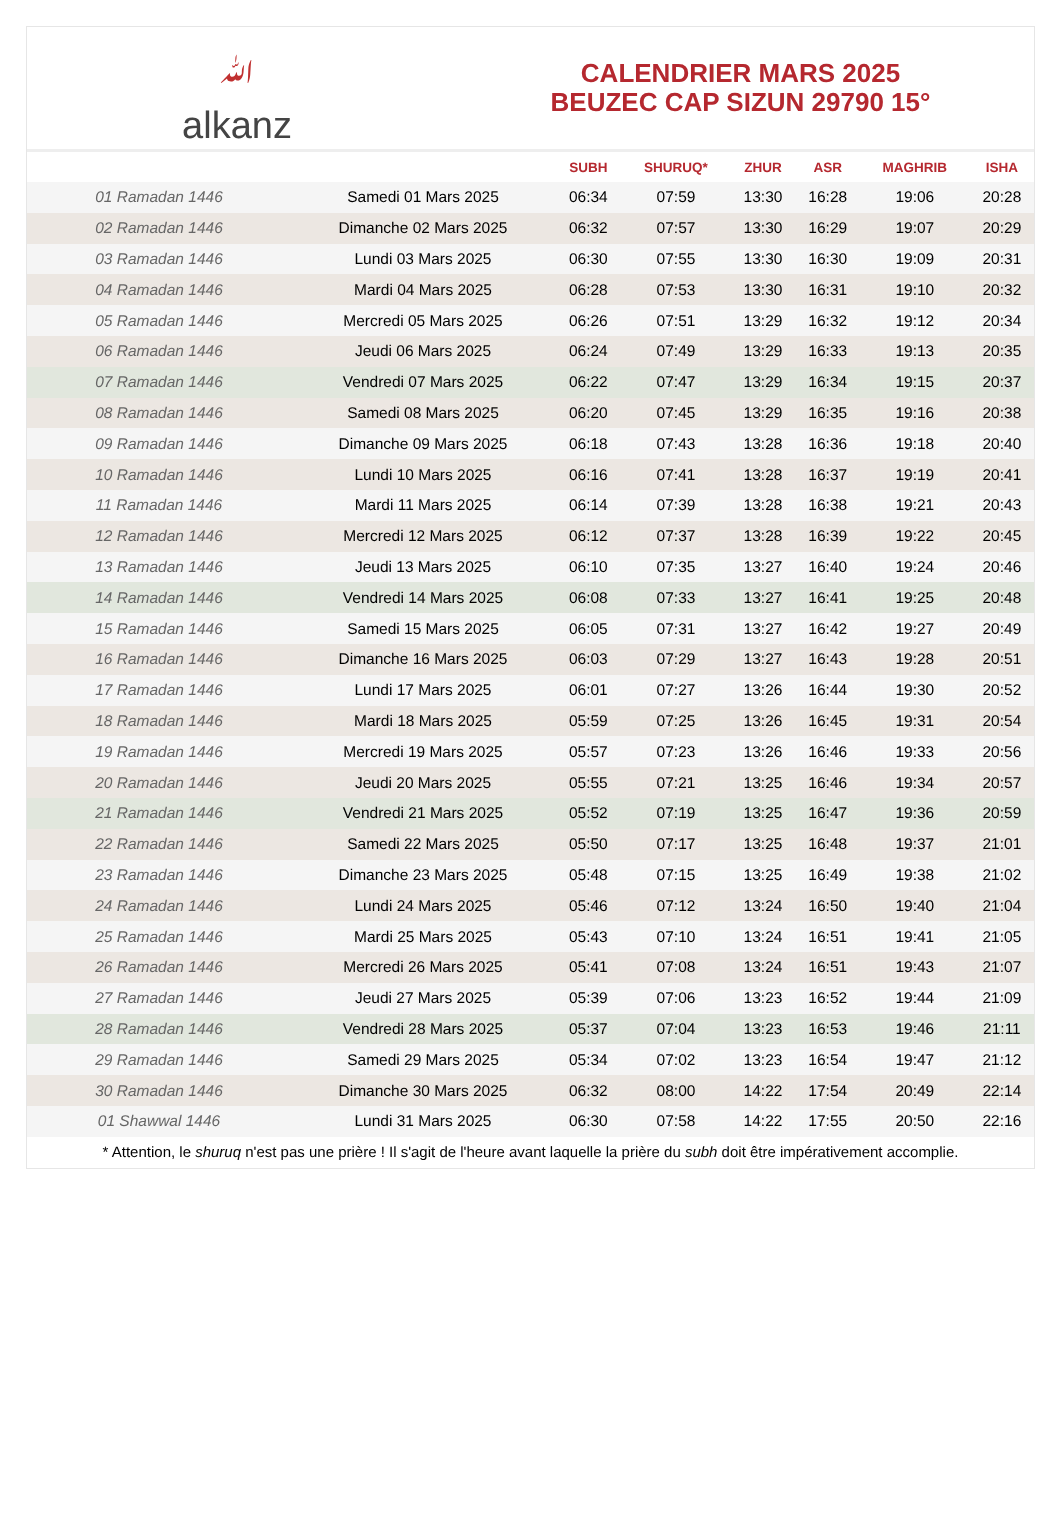ﷲalkanz
CALENDRIER MARS 2025
BEUZEC CAP SIZUN 29790 15°
| | | SUBH | SHURUQ* | ZHUR | ASR | MAGHRIB | ISHA |
| --- | --- | --- | --- | --- | --- | --- | --- |
| 01 Ramadan 1446 | Samedi 01 Mars 2025 | 06:34 | 07:59 | 13:30 | 16:28 | 19:06 | 20:28 |
| 02 Ramadan 1446 | Dimanche 02 Mars 2025 | 06:32 | 07:57 | 13:30 | 16:29 | 19:07 | 20:29 |
| 03 Ramadan 1446 | Lundi 03 Mars 2025 | 06:30 | 07:55 | 13:30 | 16:30 | 19:09 | 20:31 |
| 04 Ramadan 1446 | Mardi 04 Mars 2025 | 06:28 | 07:53 | 13:30 | 16:31 | 19:10 | 20:32 |
| 05 Ramadan 1446 | Mercredi 05 Mars 2025 | 06:26 | 07:51 | 13:29 | 16:32 | 19:12 | 20:34 |
| 06 Ramadan 1446 | Jeudi 06 Mars 2025 | 06:24 | 07:49 | 13:29 | 16:33 | 19:13 | 20:35 |
| 07 Ramadan 1446 | Vendredi 07 Mars 2025 | 06:22 | 07:47 | 13:29 | 16:34 | 19:15 | 20:37 |
| 08 Ramadan 1446 | Samedi 08 Mars 2025 | 06:20 | 07:45 | 13:29 | 16:35 | 19:16 | 20:38 |
| 09 Ramadan 1446 | Dimanche 09 Mars 2025 | 06:18 | 07:43 | 13:28 | 16:36 | 19:18 | 20:40 |
| 10 Ramadan 1446 | Lundi 10 Mars 2025 | 06:16 | 07:41 | 13:28 | 16:37 | 19:19 | 20:41 |
| 11 Ramadan 1446 | Mardi 11 Mars 2025 | 06:14 | 07:39 | 13:28 | 16:38 | 19:21 | 20:43 |
| 12 Ramadan 1446 | Mercredi 12 Mars 2025 | 06:12 | 07:37 | 13:28 | 16:39 | 19:22 | 20:45 |
| 13 Ramadan 1446 | Jeudi 13 Mars 2025 | 06:10 | 07:35 | 13:27 | 16:40 | 19:24 | 20:46 |
| 14 Ramadan 1446 | Vendredi 14 Mars 2025 | 06:08 | 07:33 | 13:27 | 16:41 | 19:25 | 20:48 |
| 15 Ramadan 1446 | Samedi 15 Mars 2025 | 06:05 | 07:31 | 13:27 | 16:42 | 19:27 | 20:49 |
| 16 Ramadan 1446 | Dimanche 16 Mars 2025 | 06:03 | 07:29 | 13:27 | 16:43 | 19:28 | 20:51 |
| 17 Ramadan 1446 | Lundi 17 Mars 2025 | 06:01 | 07:27 | 13:26 | 16:44 | 19:30 | 20:52 |
| 18 Ramadan 1446 | Mardi 18 Mars 2025 | 05:59 | 07:25 | 13:26 | 16:45 | 19:31 | 20:54 |
| 19 Ramadan 1446 | Mercredi 19 Mars 2025 | 05:57 | 07:23 | 13:26 | 16:46 | 19:33 | 20:56 |
| 20 Ramadan 1446 | Jeudi 20 Mars 2025 | 05:55 | 07:21 | 13:25 | 16:46 | 19:34 | 20:57 |
| 21 Ramadan 1446 | Vendredi 21 Mars 2025 | 05:52 | 07:19 | 13:25 | 16:47 | 19:36 | 20:59 |
| 22 Ramadan 1446 | Samedi 22 Mars 2025 | 05:50 | 07:17 | 13:25 | 16:48 | 19:37 | 21:01 |
| 23 Ramadan 1446 | Dimanche 23 Mars 2025 | 05:48 | 07:15 | 13:25 | 16:49 | 19:38 | 21:02 |
| 24 Ramadan 1446 | Lundi 24 Mars 2025 | 05:46 | 07:12 | 13:24 | 16:50 | 19:40 | 21:04 |
| 25 Ramadan 1446 | Mardi 25 Mars 2025 | 05:43 | 07:10 | 13:24 | 16:51 | 19:41 | 21:05 |
| 26 Ramadan 1446 | Mercredi 26 Mars 2025 | 05:41 | 07:08 | 13:24 | 16:51 | 19:43 | 21:07 |
| 27 Ramadan 1446 | Jeudi 27 Mars 2025 | 05:39 | 07:06 | 13:23 | 16:52 | 19:44 | 21:09 |
| 28 Ramadan 1446 | Vendredi 28 Mars 2025 | 05:37 | 07:04 | 13:23 | 16:53 | 19:46 | 21:11 |
| 29 Ramadan 1446 | Samedi 29 Mars 2025 | 05:34 | 07:02 | 13:23 | 16:54 | 19:47 | 21:12 |
| 30 Ramadan 1446 | Dimanche 30 Mars 2025 | 06:32 | 08:00 | 14:22 | 17:54 | 20:49 | 22:14 |
| 01 Shawwal 1446 | Lundi 31 Mars 2025 | 06:30 | 07:58 | 14:22 | 17:55 | 20:50 | 22:16 |
* Attention, le shuruq n'est pas une prière ! Il s'agit de l'heure avant laquelle la prière du subh doit être impérativement accomplie.